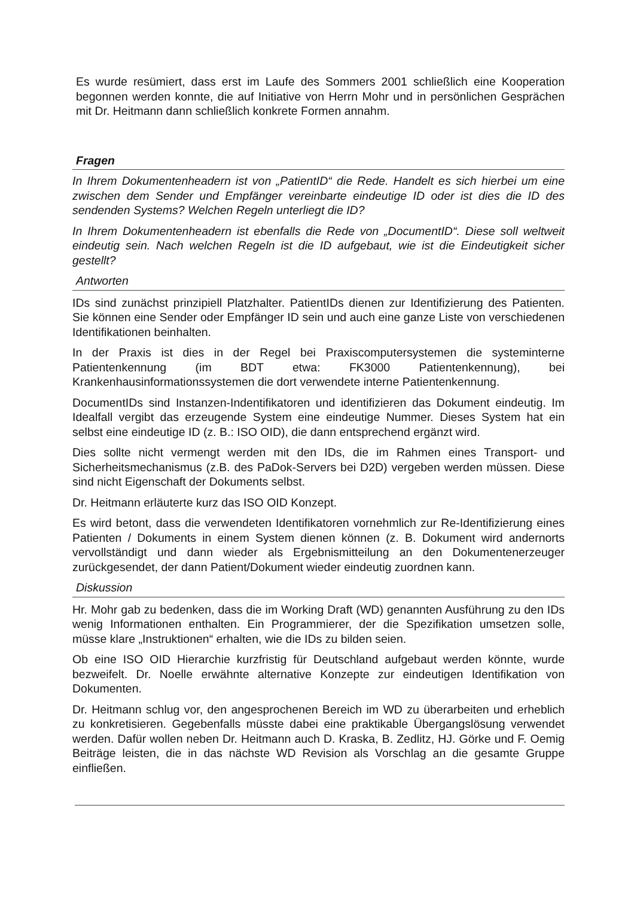Es wurde resümiert, dass erst im Laufe des Sommers 2001 schließlich eine Kooperation begonnen werden konnte, die auf Initiative von Herrn Mohr und in persönlichen Gesprächen mit Dr. Heitmann dann schließlich konkrete Formen annahm.
Fragen
In Ihrem Dokumentenheadern ist von „PatientID“ die Rede. Handelt es sich hierbei um eine zwischen dem Sender und Empfänger vereinbarte eindeutige ID oder ist dies die ID des sendenden Systems? Welchen Regeln unterliegt die ID?
In Ihrem Dokumentenheadern ist ebenfalls die Rede von „DocumentID“. Diese soll weltweit eindeutig sein. Nach welchen Regeln ist die ID aufgebaut, wie ist die Eindeutigkeit sicher gestellt?
Antworten
IDs sind zunächst prinzipiell Platzhalter. PatientIDs dienen zur Identifizierung des Patienten. Sie können eine Sender oder Empfänger ID sein und auch eine ganze Liste von verschiedenen Identifikationen beinhalten.
In der Praxis ist dies in der Regel bei Praxiscomputersystemen die systeminterne Patientenkennung (im BDT etwa: FK3000 Patientenkennung), bei Krankenhausinformationssystemen die dort verwendete interne Patientenkennung.
DocumentIDs sind Instanzen-Indentifikatoren und identifizieren das Dokument eindeutig. Im Idealfall vergibt das erzeugende System eine eindeutige Nummer. Dieses System hat ein selbst eine eindeutige ID (z. B.: ISO OID), die dann entsprechend ergänzt wird.
Dies sollte nicht vermengt werden mit den IDs, die im Rahmen eines Transport- und Sicherheitsmechanismus (z.B. des PaDok-Servers bei D2D) vergeben werden müssen. Diese sind nicht Eigenschaft der Dokuments selbst.
Dr. Heitmann erläuterte kurz das ISO OID Konzept.
Es wird betont, dass die verwendeten Identifikatoren vornehmlich zur Re-Identifizierung eines Patienten / Dokuments in einem System dienen können (z. B. Dokument wird andernorts vervollständigt und dann wieder als Ergebnismitteilung an den Dokumentenerzeuger zurückgesendet, der dann Patient/Dokument wieder eindeutig zuordnen kann.
Diskussion
Hr. Mohr gab zu bedenken, dass die im Working Draft (WD) genannten Ausführung zu den IDs wenig Informationen enthalten. Ein Programmierer, der die Spezifikation umsetzen solle, müsse klare „Instruktionen“ erhalten, wie die IDs zu bilden seien.
Ob eine ISO OID Hierarchie kurzfristig für Deutschland aufgebaut werden könnte, wurde bezweifelt. Dr. Noelle erwähnte alternative Konzepte zur eindeutigen Identifikation von Dokumenten.
Dr. Heitmann schlug vor, den angesprochenen Bereich im WD zu überarbeiten und erheblich zu konkretisieren. Gegebenfalls müsste dabei eine praktikable Übergangslösung verwendet werden. Dafür wollen neben Dr. Heitmann auch D. Kraska, B. Zedlitz, HJ. Görke und F. Oemig Beiträge leisten, die in das nächste WD Revision als Vorschlag an die gesamte Gruppe einfließen.